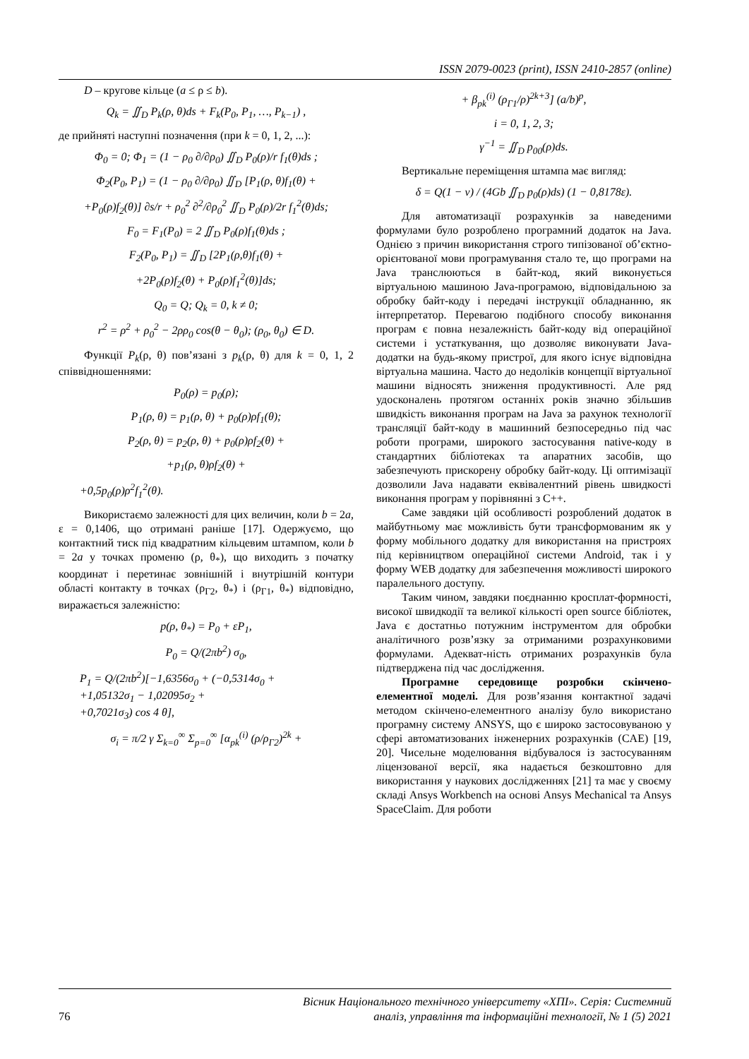ISSN 2079-0023 (print), ISSN 2410-2857 (online)
D – кругове кільце (a ≤ ρ ≤ b).
Q<sub>k</sub> = ∬<sub>D</sub> P<sub>k</sub>(ρ, θ)ds + F<sub>k</sub>(P<sub>0</sub>, P<sub>1</sub>, …, P<sub>k−1</sub>) ,
де прийняті наступні позначення (при k = 0, 1, 2, ...):
Φ<sub>0</sub> = 0; Φ<sub>1</sub> = (1 − ρ<sub>0</sub> ∂/∂ρ<sub>0</sub>) ∬<sub>D</sub> P<sub>0</sub>(ρ)/r f<sub>1</sub>(θ)ds ;
Φ<sub>2</sub>(P<sub>0</sub>, P<sub>1</sub>) = (1 − ρ<sub>0</sub> ∂/∂ρ<sub>0</sub>) ∬<sub>D</sub> [P<sub>1</sub>(ρ, θ)f<sub>1</sub>(θ) +
+P<sub>0</sub>(ρ)f<sub>2</sub>(θ)] ∂s/r + ρ<sub>0</sub><sup>2</sup> ∂<sup>2</sup>/∂ρ<sub>0</sub><sup>2</sup> ∬<sub>D</sub> P<sub>0</sub>(ρ)/2r f<sub>1</sub><sup>2</sup>(θ)ds;
F<sub>0</sub> = F<sub>1</sub>(P<sub>0</sub>) = 2 ∬<sub>D</sub> P<sub>0</sub>(ρ)f<sub>1</sub>(θ)ds ;
F<sub>2</sub>(P<sub>0</sub>, P<sub>1</sub>) = ∬<sub>D</sub> [2P<sub>1</sub>(ρ,θ)f<sub>1</sub>(θ) +
+2P<sub>0</sub>(ρ)f<sub>2</sub>(θ) + P<sub>0</sub>(ρ)f<sub>1</sub><sup>2</sup>(θ)]ds;
Q<sub>0</sub> = Q; Q<sub>k</sub> = 0, k ≠ 0;
r<sup>2</sup> = ρ<sup>2</sup> + ρ<sub>0</sub><sup>2</sup> − 2ρρ<sub>0</sub> cos(θ − θ<sub>0</sub>); (ρ<sub>0</sub>, θ<sub>0</sub>) ∈ D.
Функції P<sub>k</sub>(ρ, θ) пов’язані з p<sub>k</sub>(ρ, θ) для k = 0, 1, 2 співвідношеннями:
P<sub>0</sub>(ρ) = p<sub>0</sub>(ρ);
P<sub>1</sub>(ρ, θ) = p<sub>1</sub>(ρ, θ) + p<sub>0</sub>(ρ)ρf<sub>1</sub>(θ);
P<sub>2</sub>(ρ, θ) = p<sub>2</sub>(ρ, θ) + p<sub>0</sub>(ρ)ρf<sub>2</sub>(θ) +
+p<sub>1</sub>(ρ, θ)ρf<sub>2</sub>(θ) +
+0,5p<sub>0</sub>(ρ)ρ<sup>2</sup>f<sub>1</sub><sup>2</sup>(θ).
Використаємо залежності для цих величин, коли b = 2a, ε = 0,1406, що отримані раніше [17]. Одержуємо, що контактний тиск під квадратним кільцевим штампом, коли b = 2a у точках променю (ρ, θ<sub>*</sub>), що виходить з початку координат і перетинає зовнішній і внутрішній контури області контакту в точках (ρ<sub>Γ2</sub>, θ<sub>*</sub>) і (ρ<sub>Γ1</sub>, θ<sub>*</sub>) відповідно, виражається залежністю:
p(ρ, θ<sub>*</sub>) = P<sub>0</sub> + εP<sub>1</sub>,
P<sub>0</sub> = Q/(2πb<sup>2</sup>) σ<sub>0</sub>,
P<sub>1</sub> = Q/(2πb<sup>2</sup>)[−1,6356σ<sub>0</sub> + (−0,5314σ<sub>0</sub> +
+1,05132σ<sub>1</sub> − 1,02095σ<sub>2</sub> +
+0,7021σ<sub>3</sub>) cos 4 θ],
σ<sub>i</sub> = π/2 γ Σ<sub>k=0</sub><sup>∞</sup> Σ<sub>p=0</sub><sup>∞</sup> [α<sub>pk</sub><sup>(i)</sup> (ρ/ρ<sub>Γ2</sub>)<sup>2k</sup> +
+ β<sub>pk</sub><sup>(i)</sup> (ρ<sub>Γ1</sub>/ρ)<sup>2k+3</sup>] (a/b)<sup>p</sup>,
i = 0, 1, 2, 3;
γ<sup>−1</sup> = ∬<sub>D</sub> p<sub>00</sub>(ρ)ds.
Вертикальне переміщення штампа має вигляд:
δ = Q(1 − ν) / (4Gb ∬<sub>D</sub> p<sub>0</sub>(ρ)ds) (1 − 0,8178ε).
Для автоматизації розрахунків за наведеними формулами було розроблено програмний додаток на Java. Однією з причин використання строго типізованої об’єктно-орієнтованої мови програмування стало те, що програми на Java транслюються в байт-код, який виконується віртуальною машиною Java-програмою, відповідальною за обробку байт-коду і передачі інструкції обладнанню, як інтерпретатор. Перевагою подібного способу виконання програм є повна незалежність байт-коду від операційної системи і устаткування, що дозволяє виконувати Java-додатки на будь-якому пристрої, для якого існує відповідна віртуальна машина. Часто до недоліків концепції віртуальної машини відносять зниження продуктивності. Але ряд удосконалень протягом останніх років значно збільшив швидкість виконання програм на Java за рахунок технології трансляції байт-коду в машинний безпосередньо під час роботи програми, широкого застосування native-коду в стандартних бібліотеках та апаратних засобів, що забезпечують прискорену обробку байт-коду. Ці оптимізації дозволили Java надавати еквівалентний рівень швидкості виконання програм у порівнянні з C++.
Саме завдяки цій особливості розроблений додаток в майбутньому має можливість бути трансформованим як у форму мобільного додатку для використання на пристроях під керівництвом операційної системи Android, так і у форму WEB додатку для забезпечення можливості широкого паралельного доступу.
Таким чином, завдяки поєднанню кросплат-формності, високої швидкодії та великої кількості open source бібліотек, Java є достатньо потужним інструментом для обробки аналітичного розв’язку за отриманими розрахунковими формулами. Адекват-ність отриманих розрахунків була підтверджена під час дослідження.
Програмне середовище розробки скінчено-елементної моделі. Для розв’язання контактної задачі методом скінчено-елементного аналізу було використано програмну систему ANSYS, що є широко застосовуваною у сфері автоматизованих інженерних розрахунків (CAE) [19, 20]. Чисельне моделювання відбувалося із застосуванням ліцензованої версії, яка надається безкоштовно для використання у наукових дослідженнях [21] та має у своєму складі Ansys Workbench на основі Ansys Mechanical та Ansys SpaceClaim. Для роботи
76 Вісник Національного технічного університету «ХПІ». Серія: Системний
аналіз, управління та інформаційні технології, № 1 (5) 2021